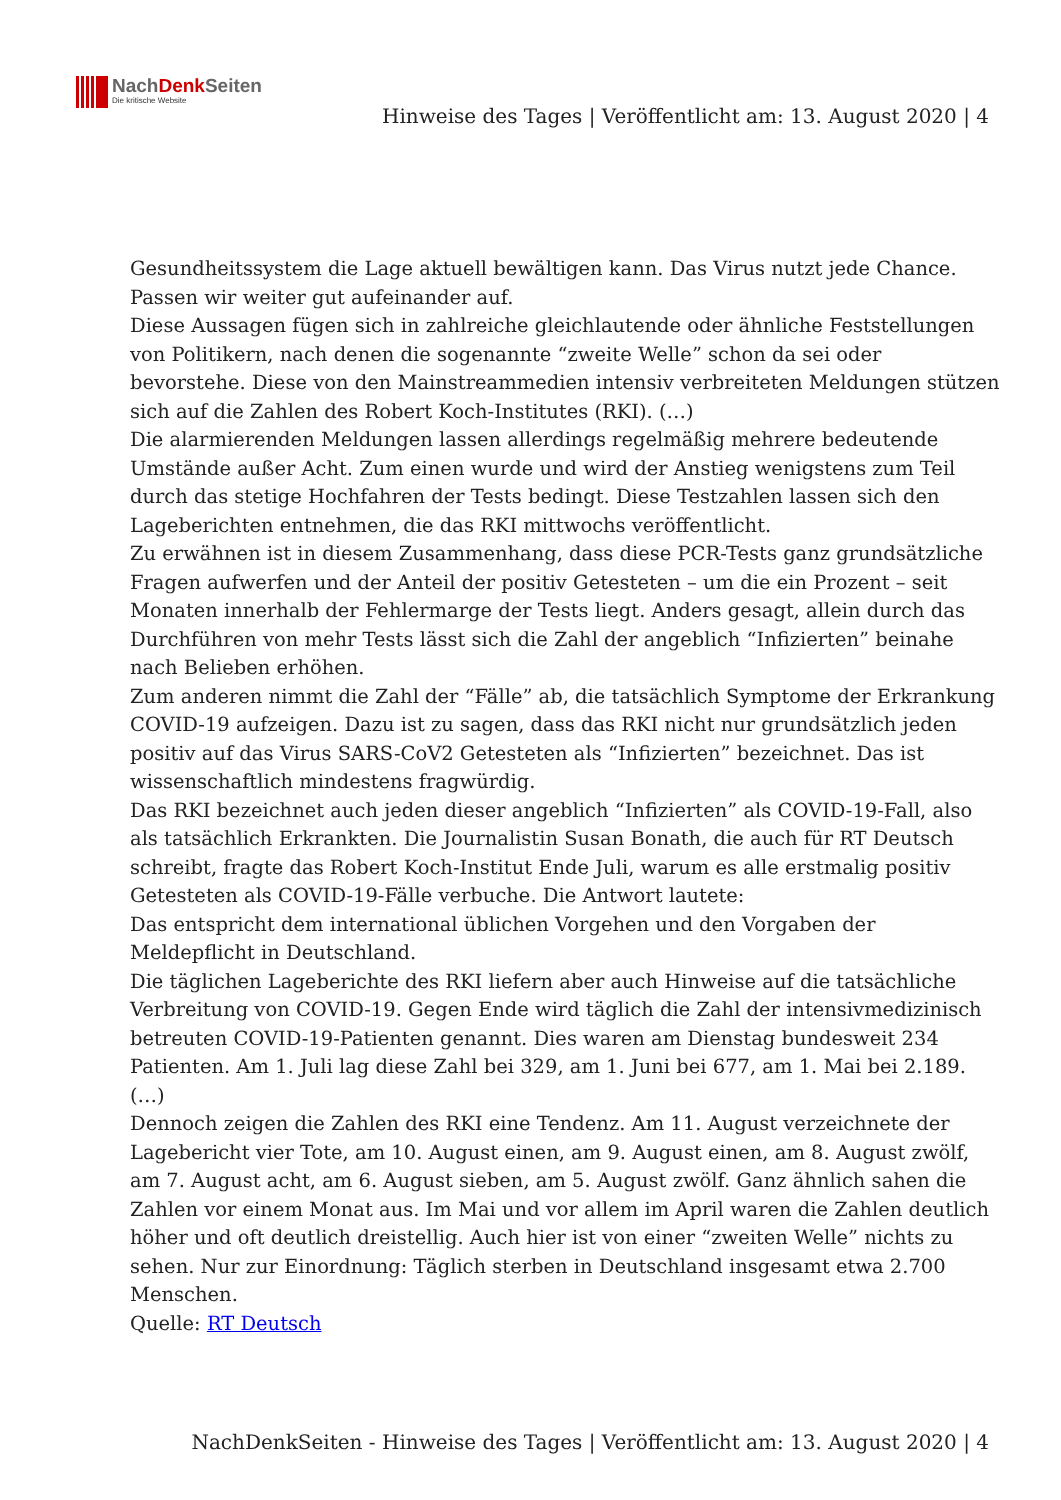NachDenk Seiten
Die kritische Website
Hinweise des Tages | Veröffentlicht am: 13. August 2020 | 4
Gesundheitssystem die Lage aktuell bewältigen kann. Das Virus nutzt jede Chance. Passen wir weiter gut aufeinander auf.
Diese Aussagen fügen sich in zahlreiche gleichlautende oder ähnliche Feststellungen von Politikern, nach denen die sogenannte “zweite Welle” schon da sei oder bevorstehe. Diese von den Mainstreammedien intensiv verbreiteten Meldungen stützen sich auf die Zahlen des Robert Koch-Institutes (RKI). (…)
Die alarmierenden Meldungen lassen allerdings regelmäßig mehrere bedeutende Umstände außer Acht. Zum einen wurde und wird der Anstieg wenigstens zum Teil durch das stetige Hochfahren der Tests bedingt. Diese Testzahlen lassen sich den Lageberichten entnehmen, die das RKI mittwochs veröffentlicht.
Zu erwähnen ist in diesem Zusammenhang, dass diese PCR-Tests ganz grundsätzliche Fragen aufwerfen und der Anteil der positiv Getesteten – um die ein Prozent – seit Monaten innerhalb der Fehlermarge der Tests liegt. Anders gesagt, allein durch das Durchführen von mehr Tests lässt sich die Zahl der angeblich “Infizierten” beinahe nach Belieben erhöhen.
Zum anderen nimmt die Zahl der “Fälle” ab, die tatsächlich Symptome der Erkrankung COVID-19 aufzeigen. Dazu ist zu sagen, dass das RKI nicht nur grundsätzlich jeden positiv auf das Virus SARS-CoV2 Getesteten als “Infizierten” bezeichnet. Das ist wissenschaftlich mindestens fragwürdig.
Das RKI bezeichnet auch jeden dieser angeblich “Infizierten” als COVID-19-Fall, also als tatsächlich Erkrankten. Die Journalistin Susan Bonath, die auch für RT Deutsch schreibt, fragte das Robert Koch-Institut Ende Juli, warum es alle erstmalig positiv Getesteten als COVID-19-Fälle verbuche. Die Antwort lautete:
Das entspricht dem international üblichen Vorgehen und den Vorgaben der Meldepflicht in Deutschland.
Die täglichen Lageberichte des RKI liefern aber auch Hinweise auf die tatsächliche Verbreitung von COVID-19. Gegen Ende wird täglich die Zahl der intensivmedizinisch betreuten COVID-19-Patienten genannt. Dies waren am Dienstag bundesweit 234 Patienten. Am 1. Juli lag diese Zahl bei 329, am 1. Juni bei 677, am 1. Mai bei 2.189. (…)
Dennoch zeigen die Zahlen des RKI eine Tendenz. Am 11. August verzeichnete der Lagebericht vier Tote, am 10. August einen, am 9. August einen, am 8. August zwölf, am 7. August acht, am 6. August sieben, am 5. August zwölf. Ganz ähnlich sahen die Zahlen vor einem Monat aus. Im Mai und vor allem im April waren die Zahlen deutlich höher und oft deutlich dreistellig. Auch hier ist von einer “zweiten Welle” nichts zu sehen. Nur zur Einordnung: Täglich sterben in Deutschland insgesamt etwa 2.700 Menschen.
Quelle: RT Deutsch
NachDenkSeiten - Hinweise des Tages | Veröffentlicht am: 13. August 2020 | 4